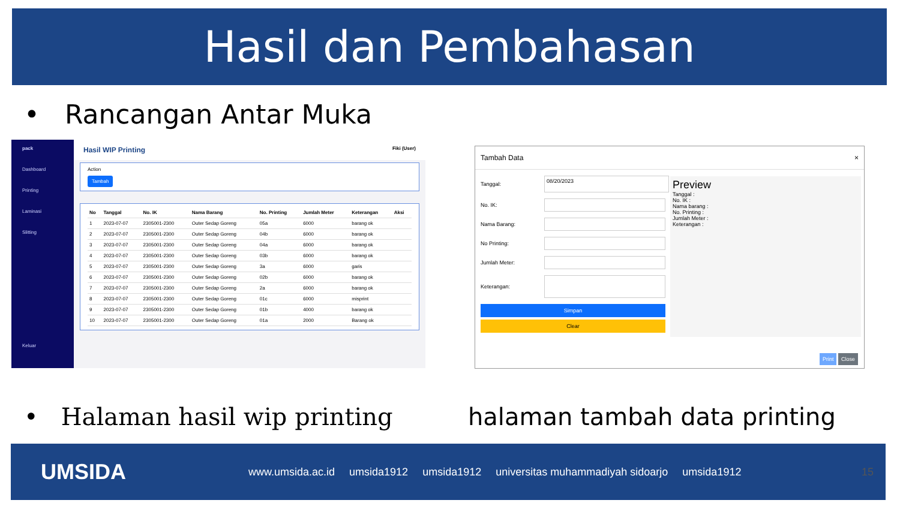Hasil dan Pembahasan
• Rancangan Antar Muka
pack
Dashboard
Printing
Laminasi
Slitting
Keluar
Hasil WIP Printing Fiki (User)
Action
Tambah
| No | Tanggal | No. IK | Nama Barang | No. Printing | Jumlah Meter | Keterangan | Aksi |
| --- | --- | --- | --- | --- | --- | --- | --- |
| 1 | 2023-07-07 | 2305001-2300 | Outer Sedap Goreng | 05a | 6000 | barang ok | |
| 2 | 2023-07-07 | 2305001-2300 | Outer Sedap Goreng | 04b | 6000 | barang ok | |
| 3 | 2023-07-07 | 2305001-2300 | Outer Sedap Goreng | 04a | 6000 | barang ok | |
| 4 | 2023-07-07 | 2305001-2300 | Outer Sedap Goreng | 03b | 6000 | barang ok | |
| 5 | 2023-07-07 | 2305001-2300 | Outer Sedap Goreng | 3a | 6000 | garis | |
| 6 | 2023-07-07 | 2305001-2300 | Outer Sedap Goreng | 02b | 6000 | barang ok | |
| 7 | 2023-07-07 | 2305001-2300 | Outer Sedap Goreng | 2a | 6000 | barang ok | |
| 8 | 2023-07-07 | 2305001-2300 | Outer Sedap Goreng | 01c | 6000 | misprint | |
| 9 | 2023-07-07 | 2305001-2300 | Outer Sedap Goreng | 01b | 4000 | barang ok | |
| 10 | 2023-07-07 | 2305001-2300 | Outer Sedap Goreng | 01a | 2000 | Barang ok | |
Tambah Data ×
Tanggal: 08/20/2023
No. IK:
Nama Barang:
No Printing:
Jumlah Meter:
Keterangan:
Simpan
Clear
Preview
Tanggal :
No. IK :
Nama barang :
No. Printing :
Jumlah Meter :
Keterangan :
Print Close
• Halaman hasil wip printing halaman tambah data printing
UMSIDA www.umsida.ac.id umsida1912 umsida1912 universitas muhammadiyah sidoarjo umsida1912 15